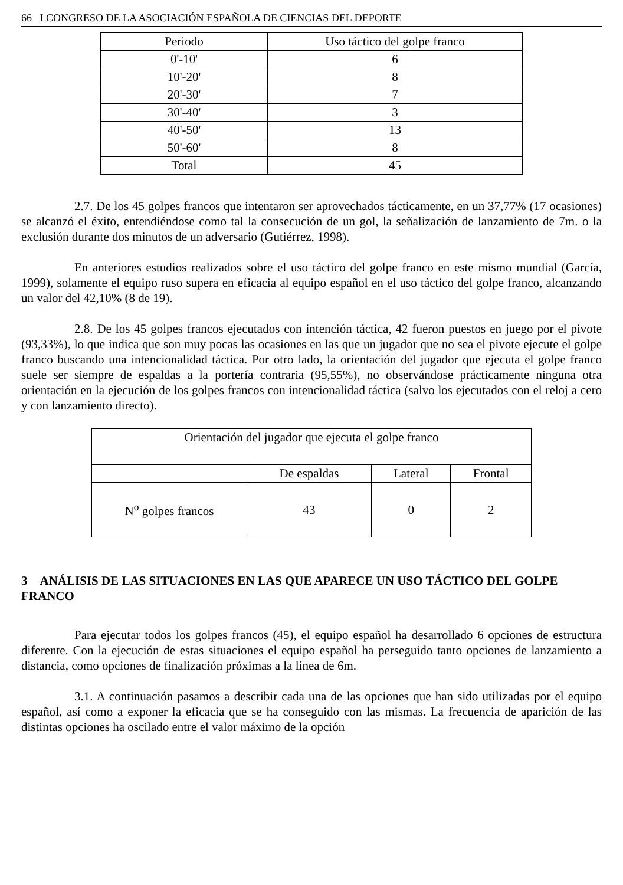66 I CONGRESO DE LA ASOCIACIÓN ESPAÑOLA DE CIENCIAS DEL DEPORTE
| Periodo | Uso táctico del golpe franco |
| --- | --- |
| 0'-10' | 6 |
| 10'-20' | 8 |
| 20'-30' | 7 |
| 30'-40' | 3 |
| 40'-50' | 13 |
| 50'-60' | 8 |
| Total | 45 |
2.7. De los 45 golpes francos que intentaron ser aprovechados tácticamente, en un 37,77% (17 ocasiones) se alcanzó el éxito, entendiéndose como tal la consecución de un gol, la señalización de lanzamiento de 7m. o la exclusión durante dos minutos de un adversario (Gutiérrez, 1998).
En anteriores estudios realizados sobre el uso táctico del golpe franco en este mismo mundial (García, 1999), solamente el equipo ruso supera en eficacia al equipo español en el uso táctico del golpe franco, alcanzando un valor del 42,10% (8 de 19).
2.8. De los 45 golpes francos ejecutados con intención táctica, 42 fueron puestos en juego por el pivote (93,33%), lo que indica que son muy pocas las ocasiones en las que un jugador que no sea el pivote ejecute el golpe franco buscando una intencionalidad táctica. Por otro lado, la orientación del jugador que ejecuta el golpe franco suele ser siempre de espaldas a la portería contraria (95,55%), no observándose prácticamente ninguna otra orientación en la ejecución de los golpes francos con intencionalidad táctica (salvo los ejecutados con el reloj a cero y con lanzamiento directo).
| Orientación del jugador que ejecuta el golpe franco | | | |
| --- | --- | --- | --- |
| | De espaldas | Lateral | Frontal |
| N<sup>o</sup> golpes francos | 43 | 0 | 2 |
3 ANÁLISIS DE LAS SITUACIONES EN LAS QUE APARECE UN USO TÁCTICO DEL GOLPE FRANCO
Para ejecutar todos los golpes francos (45), el equipo español ha desarrollado 6 opciones de estructura diferente. Con la ejecución de estas situaciones el equipo español ha perseguido tanto opciones de lanzamiento a distancia, como opciones de finalización próximas a la línea de 6m.
3.1. A continuación pasamos a describir cada una de las opciones que han sido utilizadas por el equipo español, así como a exponer la eficacia que se ha conseguido con las mismas. La frecuencia de aparición de las distintas opciones ha oscilado entre el valor máximo de la opción